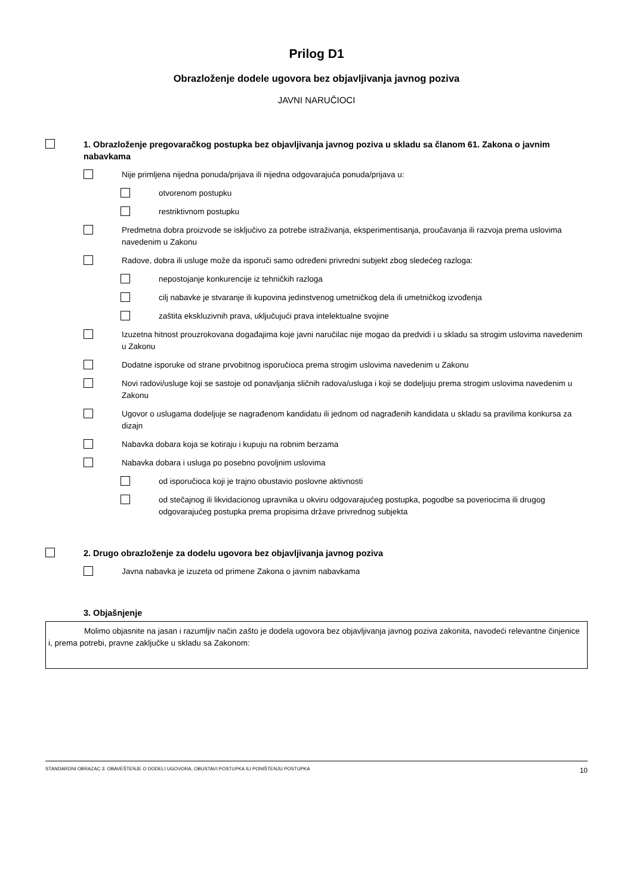Prilog D1
Obrazloženje dodele ugovora bez objavljivanja javnog poziva
JAVNI NARUČIOCI
1. Obrazloženje pregovaračkog postupka bez objavljivanja javnog poziva u skladu sa članom 61. Zakona o javnim nabavkama
Nije primljena nijedna ponuda/prijava ili nijedna odgovarajuća ponuda/prijava u:
otvorenom postupku
restriktivnom postupku
Predmetna dobra proizvode se isključivo za potrebe istraživanja, eksperimentisanja, proučavanja ili razvoja prema uslovima navedenim u Zakonu
Radove, dobra ili usluge može da isporuči samo određeni privredni subjekt zbog sledećeg razloga:
nepostojanje konkurencije iz tehničkih razloga
cilj nabavke je stvaranje ili kupovina jedinstvenog umetničkog dela ili umetničkog izvođenja
zaštita ekskluzivnih prava, uključujući prava intelektualne svojine
Izuzetna hitnost prouzrokovana događajima koje javni naručilac nije mogao da predvidi i u skladu sa strogim uslovima navedenim u Zakonu
Dodatne isporuke od strane prvobitnog isporučioca prema strogim uslovima navedenim u Zakonu
Novi radovi/usluge koji se sastoje od ponavljanja sličnih radova/usluga i koji se dodeljuju prema strogim uslovima navedenim u Zakonu
Ugovor o uslugama dodeljuje se nagrađenom kandidatu ili jednom od nagrađenih kandidata u skladu sa pravilima konkursa za dizajn
Nabavka dobara koja se kotiraju i kupuju na robnim berzama
Nabavka dobara i usluga po posebno povoljnim uslovima
od isporučioca koji je trajno obustavio poslovne aktivnosti
od stečajnog ili likvidacionog upravnika u okviru odgovarajućeg postupka, pogodbe sa poveriocima ili drugog odgovarajućeg postupka prema propisima države privrednog subjekta
2. Drugo obrazloženje za dodelu ugovora bez objavljivanja javnog poziva
Javna nabavka je izuzeta od primene Zakona o javnim nabavkama
3. Objašnjenje
Molimo objasnite na jasan i razumljiv način zašto je dodela ugovora bez objavljivanja javnog poziva zakonita, navodeći relevantne činjenice i, prema potrebi, pravne zaključke u skladu sa Zakonom:
STANDARDNI OBRAZAC 3: OBAVEŠTENJE O DODELI UGOVORA, OBUSTAVI POSTUPKA ILI PONIŠTENJU POSTUPKA 10